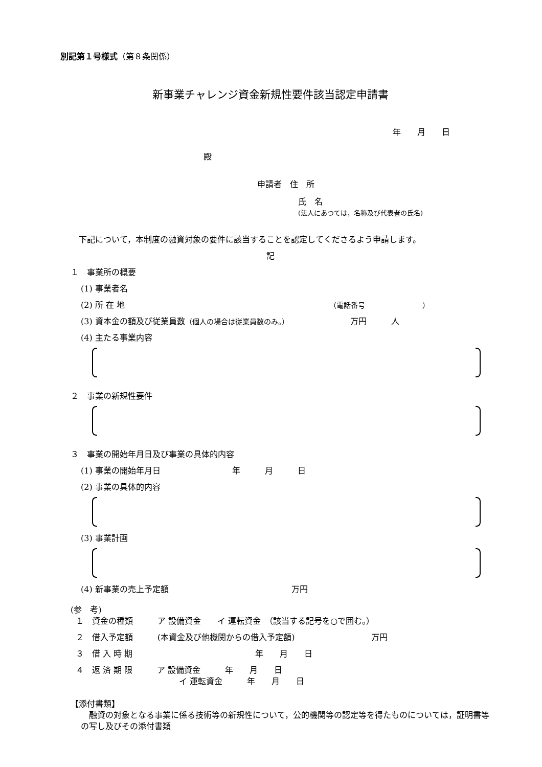別記第１号様式（第８条関係）
新事業チャレンジ資金新規性要件該当認定申請書
年　　月　　日
殿
申請者　住　所
氏　名
(法人にあつては，名称及び代表者の氏名)
下記について，本制度の融資対象の要件に該当することを認定してくださるよう申請します。
記
１　事業所の概要
(1) 事業者名
(2) 所 在 地 （電話番号　　　　　　　　）
(3) 資本金の額及び従業員数（個人の場合は従業員数のみ。） 万円　　　人
(4) 主たる事業内容
２　事業の新規性要件
３　事業の開始年月日及び事業の具体的内容
(1) 事業の開始年月日 年　　　月　　　日
(2) 事業の具体的内容
(3) 事業計画
(4) 新事業の売上予定額 万円
(参　考)
１　資金の種類　　　ア 設備資金　　イ 運転資金　（該当する記号を○で囲む。）
２　借入予定額　　　(本資金及び他機関からの借入予定額) 万円
３　借 入 時 期 年　　月　　日
４　返 済 期 限　　　ア 設備資金　　　年　　月　　日
イ 運転資金　　　年　　月　　日
【添付書類】
融資の対象となる事業に係る技術等の新規性について，公的機関等の認定等を得たものについては，証明書等の写し及びその添付書類